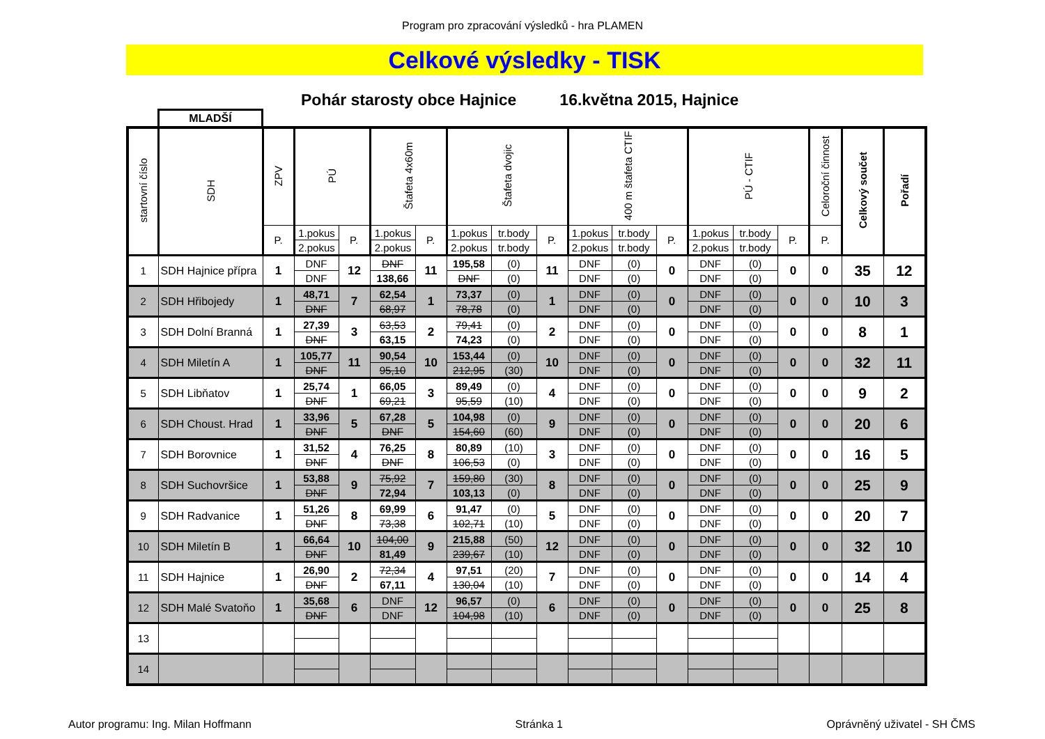Program pro zpracování výsledků - hra PLAMEN
Celkové výsledky - TISK
Pohár starosty obce Hajnice 16.května 2015, Hajnice
MLADŠÍ
| startovní číslo | SDH | ZPV | PÚ | | Štafeta 4x60m | | Štafeta dvojic | | | 400 m štafeta CTIF | | | PÚ - CTIF | | | Celoroční činnost | Celkový součet | Pořadí |
| --- | --- | --- | --- | --- | --- | --- | --- | --- | --- | --- | --- | --- | --- | --- | --- | --- | --- | --- |
| | | P. | 1.pokus | P. | 1.pokus | P. | 1.pokus | tr.body | P. | 1.pokus | tr.body | P. | 1.pokus | tr.body | P. | P. | | |
| | | | 2.pokus | | 2.pokus | | 2.pokus | tr.body | | 2.pokus | tr.body | | 2.pokus | tr.body | | | | |
| 1 | SDH Hajnice přípra | 1 | DNF | 12 | DNF | 11 | 195,58 | (0) | 11 | DNF | (0) | 0 | DNF | (0) | 0 | 0 | 35 | 12 |
| | | | DNF | | 138,66 | | DNF | (0) | | DNF | (0) | | DNF | (0) | | | | |
| 2 | SDH Hřibojedy | 1 | 48,71 | 7 | 62,54 | 1 | 73,37 | (0) | 1 | DNF | (0) | 0 | DNF | (0) | 0 | 0 | 10 | 3 |
| | | | DNF | | 68,97 | | 78,78 | (0) | | DNF | (0) | | DNF | (0) | | | | |
| 3 | SDH Dolní Branná | 1 | 27,39 | 3 | 63,53 | 2 | 79,41 | (0) | 2 | DNF | (0) | 0 | DNF | (0) | 0 | 0 | 8 | 1 |
| | | | DNF | | 63,15 | | 74,23 | (0) | | DNF | (0) | | DNF | (0) | | | | |
| 4 | SDH Miletín A | 1 | 105,77 | 11 | 90,54 | 10 | 153,44 | (0) | 10 | DNF | (0) | 0 | DNF | (0) | 0 | 0 | 32 | 11 |
| | | | DNF | | 95,10 | | 212,95 | (30) | | DNF | (0) | | DNF | (0) | | | | |
| 5 | SDH Libňatov | 1 | 25,74 | 1 | 66,05 | 3 | 89,49 | (0) | 4 | DNF | (0) | 0 | DNF | (0) | 0 | 0 | 9 | 2 |
| | | | DNF | | 69,21 | | 95,59 | (10) | | DNF | (0) | | DNF | (0) | | | | |
| 6 | SDH Choust. Hrad | 1 | 33,96 | 5 | 67,28 | 5 | 104,98 | (0) | 9 | DNF | (0) | 0 | DNF | (0) | 0 | 0 | 20 | 6 |
| | | | DNF | | DNF | | 154,60 | (60) | | DNF | (0) | | DNF | (0) | | | | |
| 7 | SDH Borovnice | 1 | 31,52 | 4 | 76,25 | 8 | 80,89 | (10) | 3 | DNF | (0) | 0 | DNF | (0) | 0 | 0 | 16 | 5 |
| | | | DNF | | DNF | | 106,53 | (0) | | DNF | (0) | | DNF | (0) | | | | |
| 8 | SDH Suchovršice | 1 | 53,88 | 9 | 75,92 | 7 | 159,80 | (30) | 8 | DNF | (0) | 0 | DNF | (0) | 0 | 0 | 25 | 9 |
| | | | DNF | | 72,94 | | 103,13 | (0) | | DNF | (0) | | DNF | (0) | | | | |
| 9 | SDH Radvanice | 1 | 51,26 | 8 | 69,99 | 6 | 91,47 | (0) | 5 | DNF | (0) | 0 | DNF | (0) | 0 | 0 | 20 | 7 |
| | | | DNF | | 73,38 | | 102,71 | (10) | | DNF | (0) | | DNF | (0) | | | | |
| 10 | SDH Miletín B | 1 | 66,64 | 10 | 104,00 | 9 | 215,88 | (50) | 12 | DNF | (0) | 0 | DNF | (0) | 0 | 0 | 32 | 10 |
| | | | DNF | | 81,49 | | 239,67 | (10) | | DNF | (0) | | DNF | (0) | | | | |
| 11 | SDH Hajnice | 1 | 26,90 | 2 | 72,34 | 4 | 97,51 | (20) | 7 | DNF | (0) | 0 | DNF | (0) | 0 | 0 | 14 | 4 |
| | | | DNF | | 67,11 | | 130,04 | (10) | | DNF | (0) | | DNF | (0) | | | | |
| 12 | SDH Malé Svatoňo | 1 | 35,68 | 6 | DNF | 12 | 96,57 | (0) | 6 | DNF | (0) | 0 | DNF | (0) | 0 | 0 | 25 | 8 |
| | | | DNF | | DNF | | 104,98 | (10) | | DNF | (0) | | DNF | (0) | | | | |
| 13 | | | | | | | | | | | | | | | | | | |
| 14 | | | | | | | | | | | | | | | | | | |
Autor programu: Ing. Milan Hoffmann Stránka 1 Oprávněný uživatel - SH ČMS